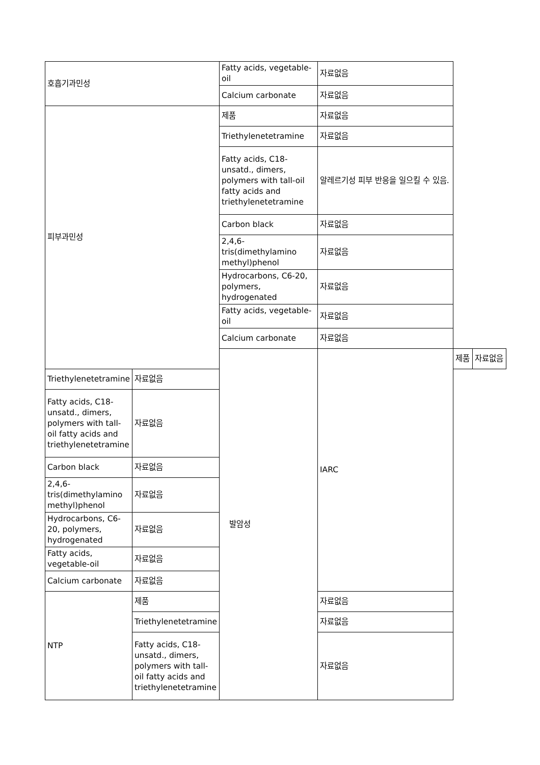| 호흡기과민성 | | Fatty acids, vegetable-oil | 자료없음 | | |
| | | Calcium carbonate | 자료없음 | | |
| 피부과민성 | | 제품 | 자료없음 | | |
| | | Triethylenetetramine | 자료없음 | | |
| | | Fatty acids, C18-unsatd., dimers, polymers with tall-oil fatty acids and triethylenetetramine | 알레르기성 피부 반응을 일으킬 수 있음. | | |
| | | Carbon black | 자료없음 | | |
| | | 2,4,6-tris(dimethylamino methyl)phenol | 자료없음 | | |
| | | Hydrocarbons, C6-20, polymers, hydrogenated | 자료없음 | | |
| | | Fatty acids, vegetable-oil | 자료없음 | | |
| | | Calcium carbonate | 자료없음 | | |
| | | 발암성 | IARC | 제품 | 자료없음 |
| Triethylenetetramine | 자료없음 | | | | |
| Fatty acids, C18-unsatd., dimers, polymers with tall-oil fatty acids and triethylenetetramine | 자료없음 | | | | |
| Carbon black | 자료없음 | | | | |
| 2,4,6-tris(dimethylamino methyl)phenol | 자료없음 | | | | |
| Hydrocarbons, C6-20, polymers, hydrogenated | 자료없음 | | | | |
| Fatty acids, vegetable-oil | 자료없음 | | | | |
| Calcium carbonate | 자료없음 | | | | |
| NTP | 제품 | | 자료없음 | | |
| | Triethylenetetramine | | 자료없음 | | |
| | Fatty acids, C18-unsatd., dimers, polymers with tall-oil fatty acids and triethylenetetramine | | 자료없음 | | |